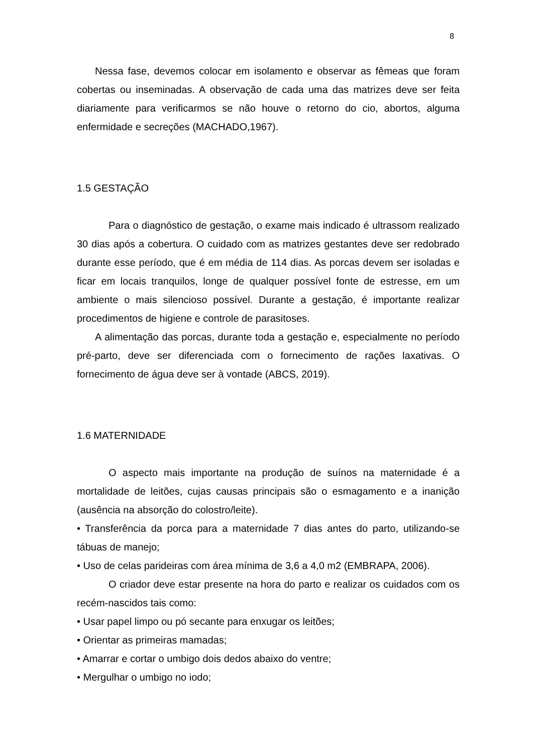8
Nessa fase, devemos colocar em isolamento e observar as fêmeas que foram cobertas ou inseminadas. A observação de cada uma das matrizes deve ser feita diariamente para verificarmos se não houve o retorno do cio, abortos, alguma enfermidade e secreções (MACHADO,1967).
1.5 GESTAÇÃO
Para o diagnóstico de gestação, o exame mais indicado é ultrassom realizado 30 dias após a cobertura. O cuidado com as matrizes gestantes deve ser redobrado durante esse período, que é em média de 114 dias. As porcas devem ser isoladas e ficar em locais tranquilos, longe de qualquer possível fonte de estresse, em um ambiente o mais silencioso possível. Durante a gestação, é importante realizar procedimentos de higiene e controle de parasitoses.
A alimentação das porcas, durante toda a gestação e, especialmente no período pré-parto, deve ser diferenciada com o fornecimento de rações laxativas. O fornecimento de água deve ser à vontade (ABCS, 2019).
1.6 MATERNIDADE
O aspecto mais importante na produção de suínos na maternidade é a mortalidade de leitões, cujas causas principais são o esmagamento e a inanição (ausência na absorção do colostro/leite).
• Transferência da porca para a maternidade 7 dias antes do parto, utilizando-se tábuas de manejo;
• Uso de celas parideiras com área mínima de 3,6 a 4,0 m2 (EMBRAPA, 2006).
O criador deve estar presente na hora do parto e realizar os cuidados com os recém-nascidos tais como:
• Usar papel limpo ou pó secante para enxugar os leitões;
• Orientar as primeiras mamadas;
• Amarrar e cortar o umbigo dois dedos abaixo do ventre;
• Mergulhar o umbigo no iodo;